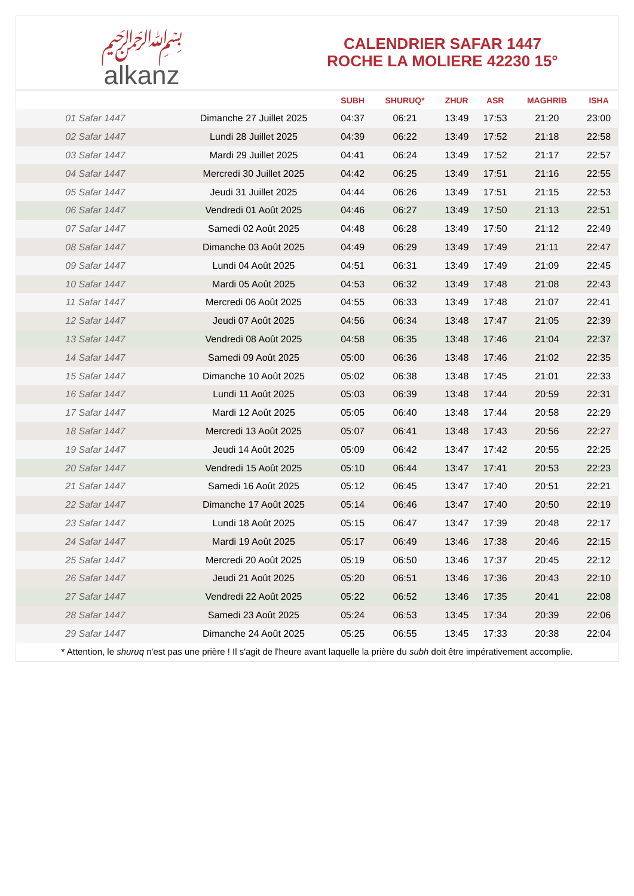﷽
alkanz
CALENDRIER SAFAR 1447
ROCHE LA MOLIERE 42230 15°
| | | SUBH | SHURUQ* | ZHUR | ASR | MAGHRIB | ISHA |
| --- | --- | --- | --- | --- | --- | --- | --- |
| 01 Safar 1447 | Dimanche 27 Juillet 2025 | 04:37 | 06:21 | 13:49 | 17:53 | 21:20 | 23:00 |
| 02 Safar 1447 | Lundi 28 Juillet 2025 | 04:39 | 06:22 | 13:49 | 17:52 | 21:18 | 22:58 |
| 03 Safar 1447 | Mardi 29 Juillet 2025 | 04:41 | 06:24 | 13:49 | 17:52 | 21:17 | 22:57 |
| 04 Safar 1447 | Mercredi 30 Juillet 2025 | 04:42 | 06:25 | 13:49 | 17:51 | 21:16 | 22:55 |
| 05 Safar 1447 | Jeudi 31 Juillet 2025 | 04:44 | 06:26 | 13:49 | 17:51 | 21:15 | 22:53 |
| 06 Safar 1447 | Vendredi 01 Août 2025 | 04:46 | 06:27 | 13:49 | 17:50 | 21:13 | 22:51 |
| 07 Safar 1447 | Samedi 02 Août 2025 | 04:48 | 06:28 | 13:49 | 17:50 | 21:12 | 22:49 |
| 08 Safar 1447 | Dimanche 03 Août 2025 | 04:49 | 06:29 | 13:49 | 17:49 | 21:11 | 22:47 |
| 09 Safar 1447 | Lundi 04 Août 2025 | 04:51 | 06:31 | 13:49 | 17:49 | 21:09 | 22:45 |
| 10 Safar 1447 | Mardi 05 Août 2025 | 04:53 | 06:32 | 13:49 | 17:48 | 21:08 | 22:43 |
| 11 Safar 1447 | Mercredi 06 Août 2025 | 04:55 | 06:33 | 13:49 | 17:48 | 21:07 | 22:41 |
| 12 Safar 1447 | Jeudi 07 Août 2025 | 04:56 | 06:34 | 13:48 | 17:47 | 21:05 | 22:39 |
| 13 Safar 1447 | Vendredi 08 Août 2025 | 04:58 | 06:35 | 13:48 | 17:46 | 21:04 | 22:37 |
| 14 Safar 1447 | Samedi 09 Août 2025 | 05:00 | 06:36 | 13:48 | 17:46 | 21:02 | 22:35 |
| 15 Safar 1447 | Dimanche 10 Août 2025 | 05:02 | 06:38 | 13:48 | 17:45 | 21:01 | 22:33 |
| 16 Safar 1447 | Lundi 11 Août 2025 | 05:03 | 06:39 | 13:48 | 17:44 | 20:59 | 22:31 |
| 17 Safar 1447 | Mardi 12 Août 2025 | 05:05 | 06:40 | 13:48 | 17:44 | 20:58 | 22:29 |
| 18 Safar 1447 | Mercredi 13 Août 2025 | 05:07 | 06:41 | 13:48 | 17:43 | 20:56 | 22:27 |
| 19 Safar 1447 | Jeudi 14 Août 2025 | 05:09 | 06:42 | 13:47 | 17:42 | 20:55 | 22:25 |
| 20 Safar 1447 | Vendredi 15 Août 2025 | 05:10 | 06:44 | 13:47 | 17:41 | 20:53 | 22:23 |
| 21 Safar 1447 | Samedi 16 Août 2025 | 05:12 | 06:45 | 13:47 | 17:40 | 20:51 | 22:21 |
| 22 Safar 1447 | Dimanche 17 Août 2025 | 05:14 | 06:46 | 13:47 | 17:40 | 20:50 | 22:19 |
| 23 Safar 1447 | Lundi 18 Août 2025 | 05:15 | 06:47 | 13:47 | 17:39 | 20:48 | 22:17 |
| 24 Safar 1447 | Mardi 19 Août 2025 | 05:17 | 06:49 | 13:46 | 17:38 | 20:46 | 22:15 |
| 25 Safar 1447 | Mercredi 20 Août 2025 | 05:19 | 06:50 | 13:46 | 17:37 | 20:45 | 22:12 |
| 26 Safar 1447 | Jeudi 21 Août 2025 | 05:20 | 06:51 | 13:46 | 17:36 | 20:43 | 22:10 |
| 27 Safar 1447 | Vendredi 22 Août 2025 | 05:22 | 06:52 | 13:46 | 17:35 | 20:41 | 22:08 |
| 28 Safar 1447 | Samedi 23 Août 2025 | 05:24 | 06:53 | 13:45 | 17:34 | 20:39 | 22:06 |
| 29 Safar 1447 | Dimanche 24 Août 2025 | 05:25 | 06:55 | 13:45 | 17:33 | 20:38 | 22:04 |
* Attention, le shuruq n'est pas une prière ! Il s'agit de l'heure avant laquelle la prière du subh doit être impérativement accomplie.